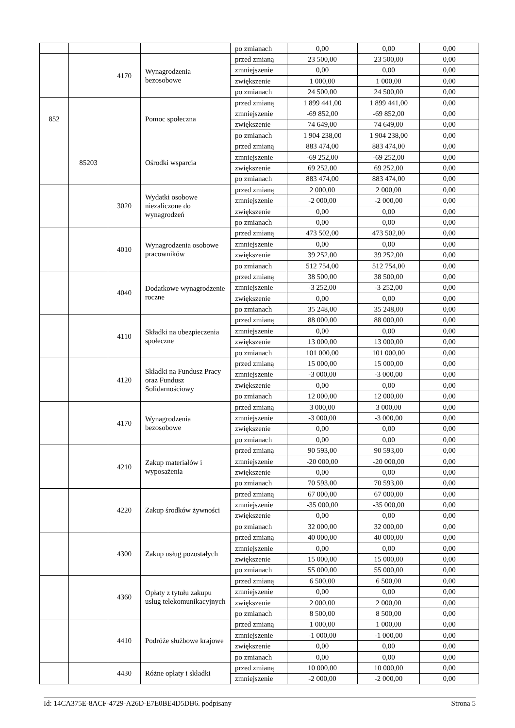| | | | | po zmianach | 0,00 | 0,00 | 0,00 |
| | | 4170 | Wynagrodzenia bezosobowe | przed zmianą | 23 500,00 | 23 500,00 | 0,00 |
| | | | | zmniejszenie | 0,00 | 0,00 | 0,00 |
| | | | | zwiększenie | 1 000,00 | 1 000,00 | 0,00 |
| | | | | po zmianach | 24 500,00 | 24 500,00 | 0,00 |
| 852 | | | Pomoc społeczna | przed zmianą | 1 899 441,00 | 1 899 441,00 | 0,00 |
| | | | | zmniejszenie | -69 852,00 | -69 852,00 | 0,00 |
| | | | | zwiększenie | 74 649,00 | 74 649,00 | 0,00 |
| | | | | po zmianach | 1 904 238,00 | 1 904 238,00 | 0,00 |
| | 85203 | | Ośrodki wsparcia | przed zmianą | 883 474,00 | 883 474,00 | 0,00 |
| | | | | zmniejszenie | -69 252,00 | -69 252,00 | 0,00 |
| | | | | zwiększenie | 69 252,00 | 69 252,00 | 0,00 |
| | | | | po zmianach | 883 474,00 | 883 474,00 | 0,00 |
| | | 3020 | Wydatki osobowe niezaliczone do wynagrodzeń | przed zmianą | 2 000,00 | 2 000,00 | 0,00 |
| | | | | zmniejszenie | -2 000,00 | -2 000,00 | 0,00 |
| | | | | zwiększenie | 0,00 | 0,00 | 0,00 |
| | | | | po zmianach | 0,00 | 0,00 | 0,00 |
| | | 4010 | Wynagrodzenia osobowe pracowników | przed zmianą | 473 502,00 | 473 502,00 | 0,00 |
| | | | | zmniejszenie | 0,00 | 0,00 | 0,00 |
| | | | | zwiększenie | 39 252,00 | 39 252,00 | 0,00 |
| | | | | po zmianach | 512 754,00 | 512 754,00 | 0,00 |
| | | 4040 | Dodatkowe wynagrodzenie roczne | przed zmianą | 38 500,00 | 38 500,00 | 0,00 |
| | | | | zmniejszenie | -3 252,00 | -3 252,00 | 0,00 |
| | | | | zwiększenie | 0,00 | 0,00 | 0,00 |
| | | | | po zmianach | 35 248,00 | 35 248,00 | 0,00 |
| | | 4110 | Składki na ubezpieczenia społeczne | przed zmianą | 88 000,00 | 88 000,00 | 0,00 |
| | | | | zmniejszenie | 0,00 | 0,00 | 0,00 |
| | | | | zwiększenie | 13 000,00 | 13 000,00 | 0,00 |
| | | | | po zmianach | 101 000,00 | 101 000,00 | 0,00 |
| | | 4120 | Składki na Fundusz Pracy oraz Fundusz Solidarnościowy | przed zmianą | 15 000,00 | 15 000,00 | 0,00 |
| | | | | zmniejszenie | -3 000,00 | -3 000,00 | 0,00 |
| | | | | zwiększenie | 0,00 | 0,00 | 0,00 |
| | | | | po zmianach | 12 000,00 | 12 000,00 | 0,00 |
| | | 4170 | Wynagrodzenia bezosobowe | przed zmianą | 3 000,00 | 3 000,00 | 0,00 |
| | | | | zmniejszenie | -3 000,00 | -3 000,00 | 0,00 |
| | | | | zwiększenie | 0,00 | 0,00 | 0,00 |
| | | | | po zmianach | 0,00 | 0,00 | 0,00 |
| | | 4210 | Zakup materiałów i wyposażenia | przed zmianą | 90 593,00 | 90 593,00 | 0,00 |
| | | | | zmniejszenie | -20 000,00 | -20 000,00 | 0,00 |
| | | | | zwiększenie | 0,00 | 0,00 | 0,00 |
| | | | | po zmianach | 70 593,00 | 70 593,00 | 0,00 |
| | | 4220 | Zakup środków żywności | przed zmianą | 67 000,00 | 67 000,00 | 0,00 |
| | | | | zmniejszenie | -35 000,00 | -35 000,00 | 0,00 |
| | | | | zwiększenie | 0,00 | 0,00 | 0,00 |
| | | | | po zmianach | 32 000,00 | 32 000,00 | 0,00 |
| | | 4300 | Zakup usług pozostałych | przed zmianą | 40 000,00 | 40 000,00 | 0,00 |
| | | | | zmniejszenie | 0,00 | 0,00 | 0,00 |
| | | | | zwiększenie | 15 000,00 | 15 000,00 | 0,00 |
| | | | | po zmianach | 55 000,00 | 55 000,00 | 0,00 |
| | | 4360 | Opłaty z tytułu zakupu usług telekomunikacyjnych | przed zmianą | 6 500,00 | 6 500,00 | 0,00 |
| | | | | zmniejszenie | 0,00 | 0,00 | 0,00 |
| | | | | zwiększenie | 2 000,00 | 2 000,00 | 0,00 |
| | | | | po zmianach | 8 500,00 | 8 500,00 | 0,00 |
| | | 4410 | Podróże służbowe krajowe | przed zmianą | 1 000,00 | 1 000,00 | 0,00 |
| | | | | zmniejszenie | -1 000,00 | -1 000,00 | 0,00 |
| | | | | zwiększenie | 0,00 | 0,00 | 0,00 |
| | | | | po zmianach | 0,00 | 0,00 | 0,00 |
| | | 4430 | Różne opłaty i składki | przed zmianą | 10 000,00 | 10 000,00 | 0,00 |
| | | | | zmniejszenie | -2 000,00 | -2 000,00 | 0,00 |
Id: 14CA375E-8ACF-4729-A26D-E7E0BE4D5DB6. podpisany Strona 5